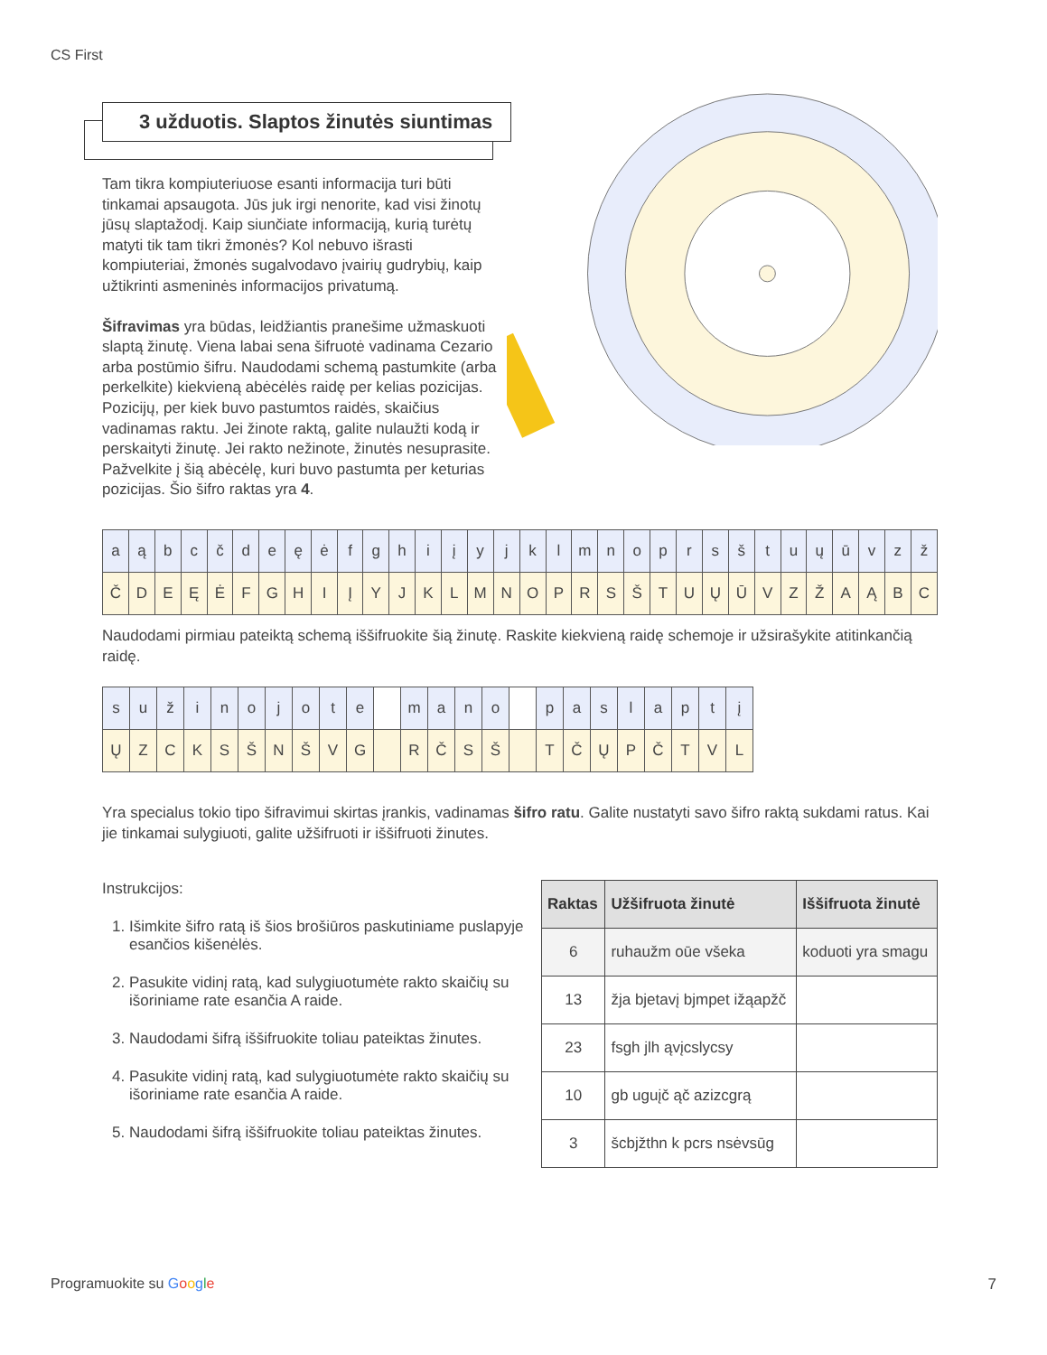CS First
3 užduotis. Slaptos žinutės siuntimas
Tam tikra kompiuteriuose esanti informacija turi būti tinkamai apsaugota. Jūs juk irgi nenorite, kad visi žinotų jūsų slaptažodį. Kaip siunčiate informaciją, kurią turėtų matyti tik tam tikri žmonės? Kol nebuvo išrasti kompiuteriai, žmonės sugalvodavo įvairių gudrybių, kaip užtikrinti asmeninės informacijos privatumą.
Šifravimas yra būdas, leidžiantis pranešime užmaskuoti slaptą žinutę. Viena labai sena šifruotė vadinama Cezario arba postūmio šifru. Naudodami schemą pastumkite (arba perkelkite) kiekvieną abėcėlės raidę per kelias pozicijas. Pozicijų, per kiek buvo pastumtos raidės, skaičius vadinamas raktu. Jei žinote raktą, galite nulaužti kodą ir perskaityti žinutę. Jei rakto nežinote, žinutės nesuprasite. Pažvelkite į šią abėcėlę, kuri buvo pastumta per keturias pozicijas. Šio šifro raktas yra 4.
| a | ą | b | c | č | d | e | ę | ė | f | g | h | i | į | y | j | k | l | m | n | o | p | r | s | š | t | u | ų | ū | v | z | ž |
| Č | D | E | Ę | Ė | F | G | H | I | Į | Y | J | K | L | M | N | O | P | R | S | Š | T | U | Ų | Ū | V | Z | Ž | A | Ą | B | C |
Naudodami pirmiau pateiktą schemą iššifruokite šią žinutę. Raskite kiekvieną raidę schemoje ir užsirašykite atitinkančią raidę.
| s | u | ž | i | n | o | j | o | t | e | | m | a | n | o | | p | a | s | l | a | p | t | į |
| Ų | Z | C | K | S | Š | N | Š | V | G | | R | Č | S | Š | | T | Č | Ų | P | Č | T | V | L |
Yra specialus tokio tipo šifravimui skirtas įrankis, vadinamas šifro ratu. Galite nustatyti savo šifro raktą sukdami ratus. Kai jie tinkamai sulygiuoti, galite užšifruoti ir iššifruoti žinutes.
Instrukcijos:
1. Išimkite šifro ratą iš šios brošiūros paskutiniame puslapyje esančios kišenėlės.
2. Pasukite vidinį ratą, kad sulygiuotumėte rakto skaičių su išoriniame rate esančia A raide.
3. Naudodami šifrą iššifruokite toliau pateiktas žinutes.
4. Pasukite vidinį ratą, kad sulygiuotumėte rakto skaičių su išoriniame rate esančia A raide.
5. Naudodami šifrą iššifruokite toliau pateiktas žinutes.
| Raktas | Užšifruota žinutė | Iššifruota žinutė |
| --- | --- | --- |
| 6 | ruhaužm oūe všeka | koduoti yra smagu |
| 13 | žja bjetavį bjmpet ižąapžč | |
| 23 | fsgh jlh ąvįcslycsy | |
| 10 | gb uguįč ąč azizcgrą | |
| 3 | šcbjžthn k pcrs nsėvsūg | |
Programuokite su Google 7